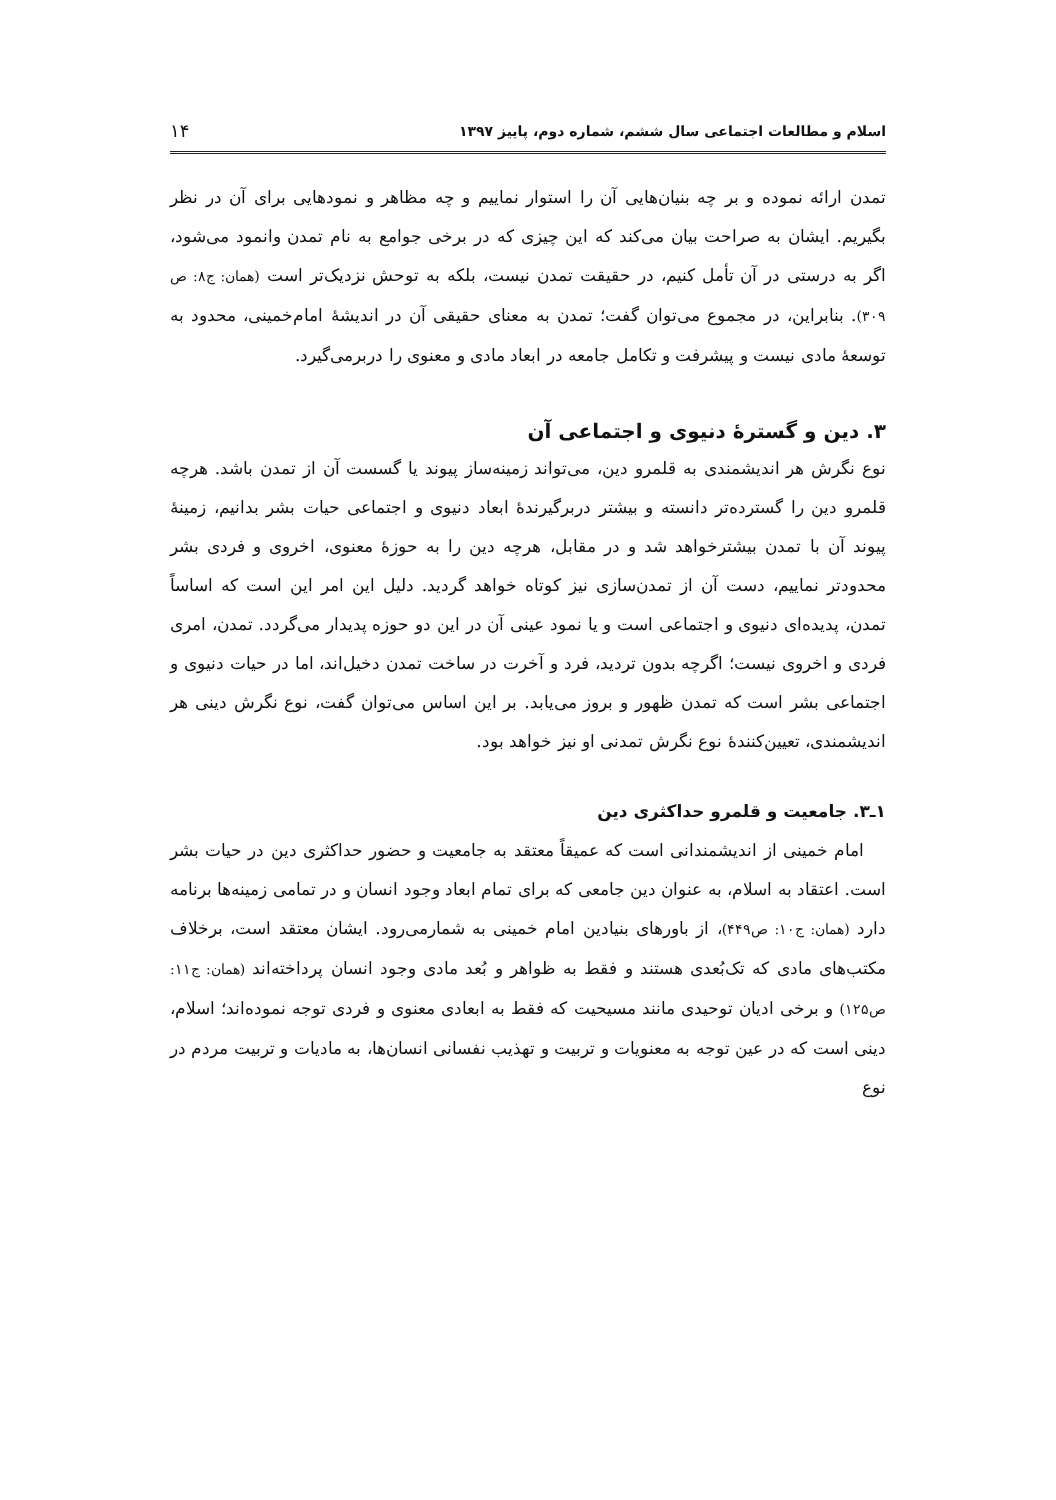اسلام و مطالعات اجتماعی سال ششم، شماره دوم، پاییز ۱۳۹۷ ۱۴
تمدن ارائه نموده و بر چه بنیان‌هایی آن را استوار نماییم و چه مظاهر و نمودهایی برای آن در نظر بگیریم. ایشان به صراحت بیان می‌کند که این چیزی که در برخی جوامع به نام تمدن وانمود می‌شود، اگر به درستی در آن تأمل کنیم، در حقیقت تمدن نیست، بلکه به توحش نزدیک‌تر است (همان: ج۸: ص ۳۰۹). بنابراین، در مجموع می‌توان گفت؛ تمدن به معنای حقیقی آن در اندیشهٔ امام‌خمینی، محدود به توسعهٔ مادی نیست و پیشرفت و تکامل جامعه در ابعاد مادی و معنوی را دربرمی‌گیرد.
۳. دین و گسترهٔ دنیوی و اجتماعی آن
نوع نگرش هر اندیشمندی به قلمرو دین، می‌تواند زمینه‌ساز پیوند یا گسست آن از تمدن باشد. هرچه قلمرو دین را گسترده‌تر دانسته و بیشتر دربرگیرندهٔ ابعاد دنیوی و اجتماعی حیات بشر بدانیم، زمینهٔ پیوند آن با تمدن بیشترخواهد شد و در مقابل، هرچه دین را به حوزهٔ معنوی، اخروی و فردی بشر محدودتر نماییم، دست آن از تمدن‌سازی نیز کوتاه خواهد گردید. دلیل این امر این است که اساساً تمدن، پدیده‌ای دنیوی و اجتماعی است و یا نمود عینی آن در این دو حوزه پدیدار می‌گردد. تمدن، امری فردی و اخروی نیست؛ اگرچه بدون تردید، فرد و آخرت در ساخت تمدن دخیل‌اند، اما در حیات دنیوی و اجتماعی بشر است که تمدن ظهور و بروز می‌یابد. بر این اساس می‌توان گفت، نوع نگرش دینی هر اندیشمندی، تعیین‌کنندهٔ نوع نگرش تمدنی او نیز خواهد بود.
۱ـ۳. جامعیت و قلمرو حداکثری دین
امام خمینی از اندیشمندانی است که عمیقاً معتقد به جامعیت و حضور حداکثری دین در حیات بشر است. اعتقاد به اسلام، به عنوان دین جامعی که برای تمام ابعاد وجود انسان و در تمامی زمینه‌ها برنامه دارد (همان: ج۱۰: ص۴۴۹)، از باورهای بنیادین امام خمینی به شمارمی‌رود. ایشان معتقد است، برخلاف مکتب‌های مادی که تک‌بُعدی هستند و فقط به ظواهر و بُعد مادی وجود انسان پرداخته‌اند (همان: ج۱۱: ص۱۲۵) و برخی ادیان توحیدی مانند مسیحیت که فقط به ابعادی معنوی و فردی توجه نموده‌اند؛ اسلام، دینی است که در عین توجه به معنویات و تربیت و تهذیب نفسانی انسان‌ها، به مادیات و تربیت مردم در نوع